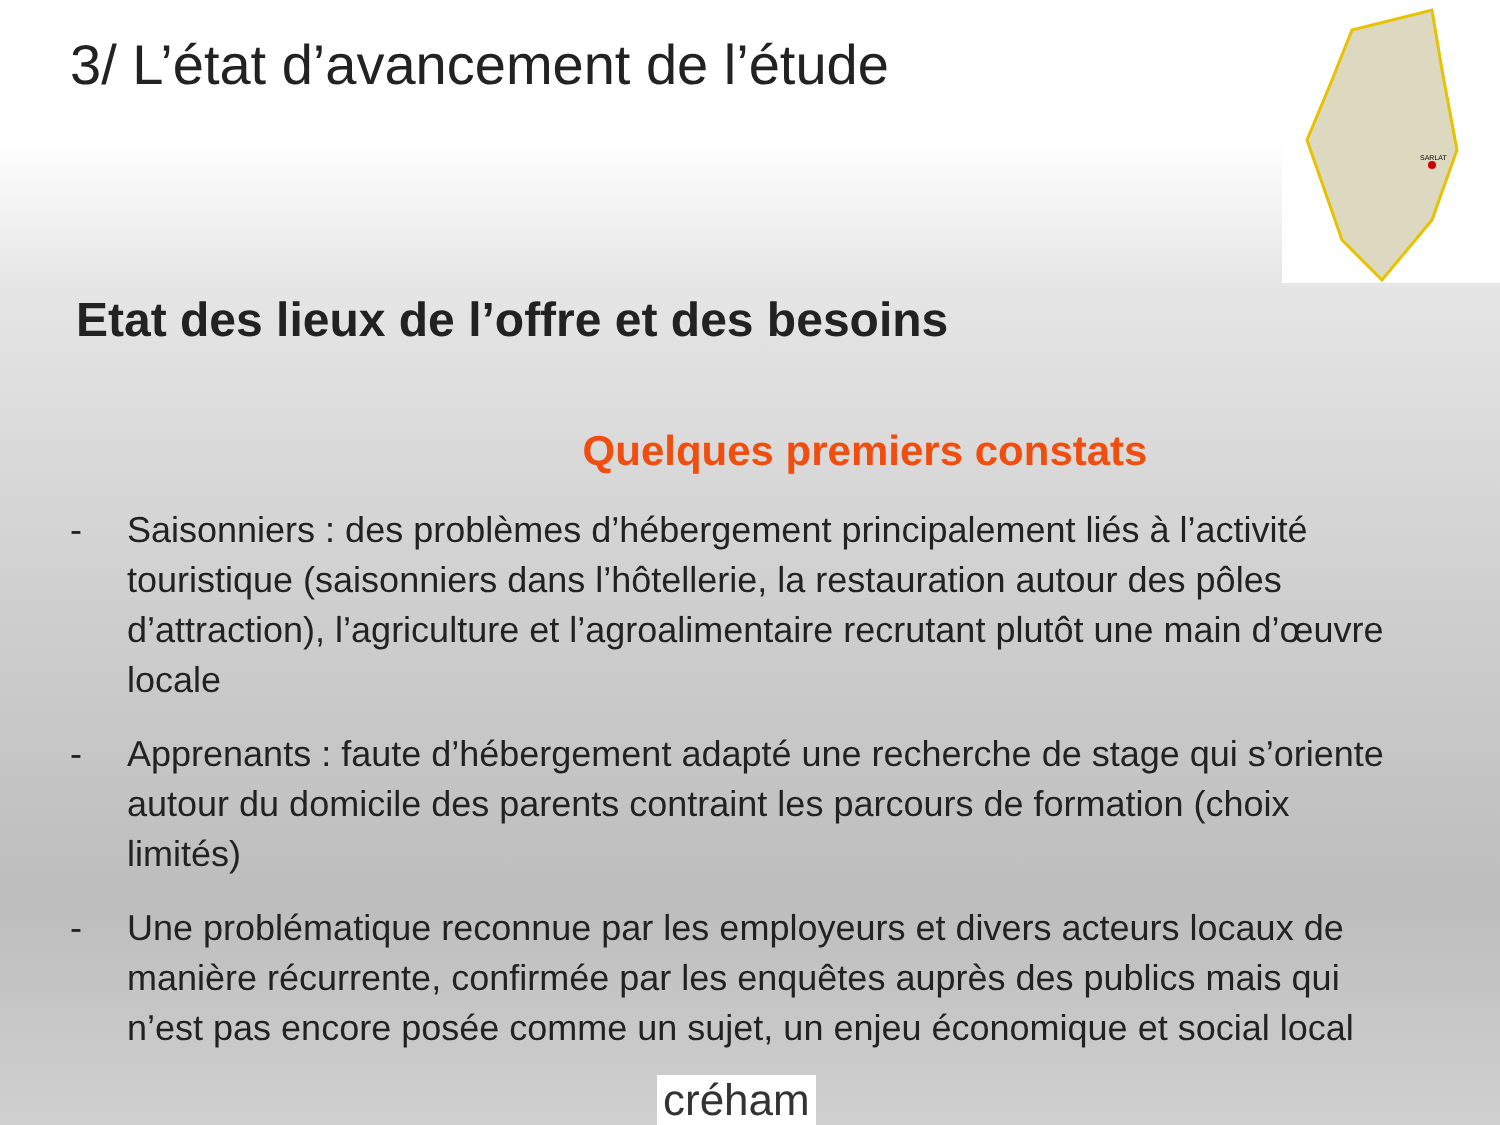3/ L’état d’avancement de l’étude
SARLAT
Etat des lieux de l’offre et des besoins
Quelques premiers constats
- Saisonniers : des problèmes d’hébergement principalement liés à l’activité touristique (saisonniers dans l’hôtellerie, la restauration autour des pôles d’attraction), l’agriculture et l’agroalimentaire recrutant plutôt une main d’œuvre locale
- Apprenants : faute d’hébergement adapté une recherche de stage qui s’oriente autour du domicile des parents contraint les parcours de formation (choix limités)
- Une problématique reconnue par les employeurs et divers acteurs locaux de manière récurrente, confirmée par les enquêtes auprès des publics mais qui n’est pas encore posée comme un sujet, un enjeu économique et social local
créham